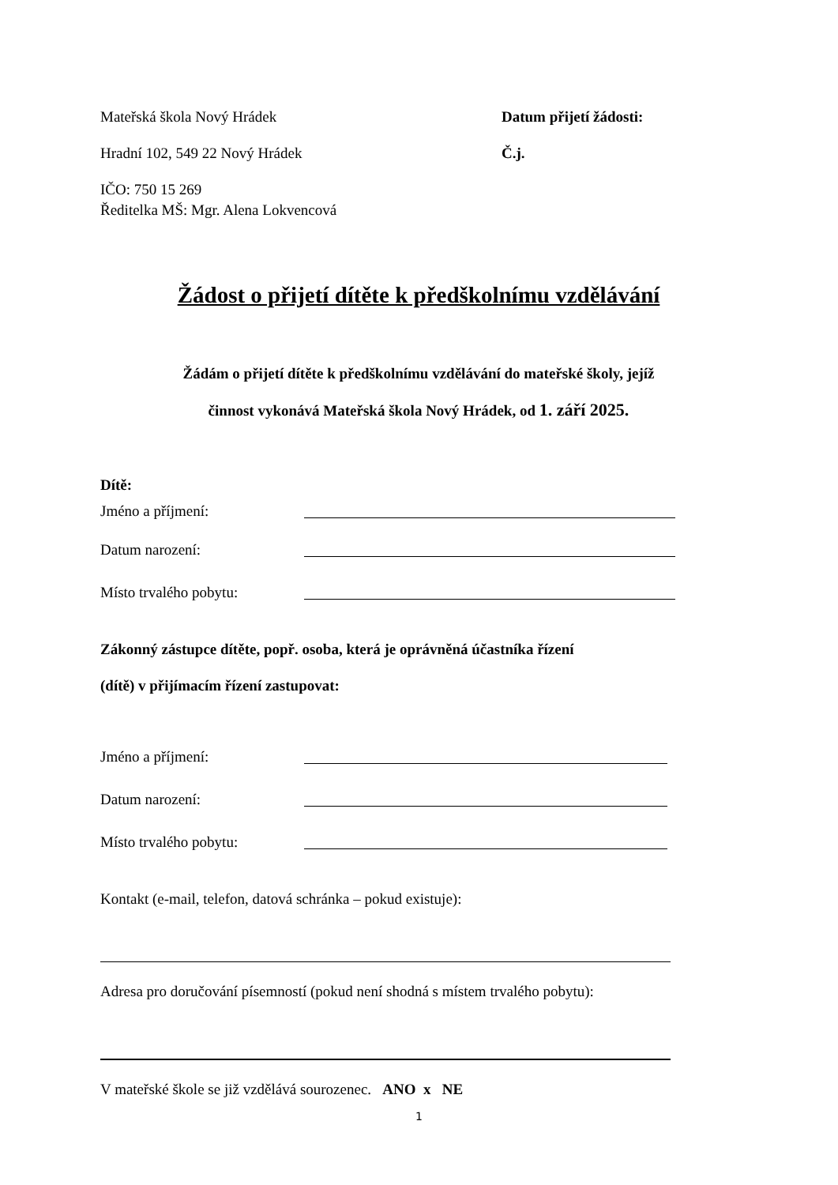Mateřská škola Nový Hrádek Datum přijetí žádosti:
Hradní 102, 549 22 Nový Hrádek Č.j.
IČO: 750 15 269
Ředitelka MŠ: Mgr. Alena Lokvencová
Žádost o přijetí dítěte k předškolnímu vzdělávání
Žádám o přijetí dítěte k předškolnímu vzdělávání do mateřské školy, jejíž
činnost vykonává Mateřská škola Nový Hrádek, od 1. září 2025.
Dítě:
Jméno a příjmení:
Datum narození:
Místo trvalého pobytu:
Zákonný zástupce dítěte, popř. osoba, která je oprávněná účastníka řízení
(dítě) v přijímacím řízení zastupovat:
Jméno a příjmení:
Datum narození:
Místo trvalého pobytu:
Kontakt (e-mail, telefon, datová schránka – pokud existuje):
Adresa pro doručování písemností (pokud není shodná s místem trvalého pobytu):
V mateřské škole se již vzdělává sourozenec. ANO x NE
1